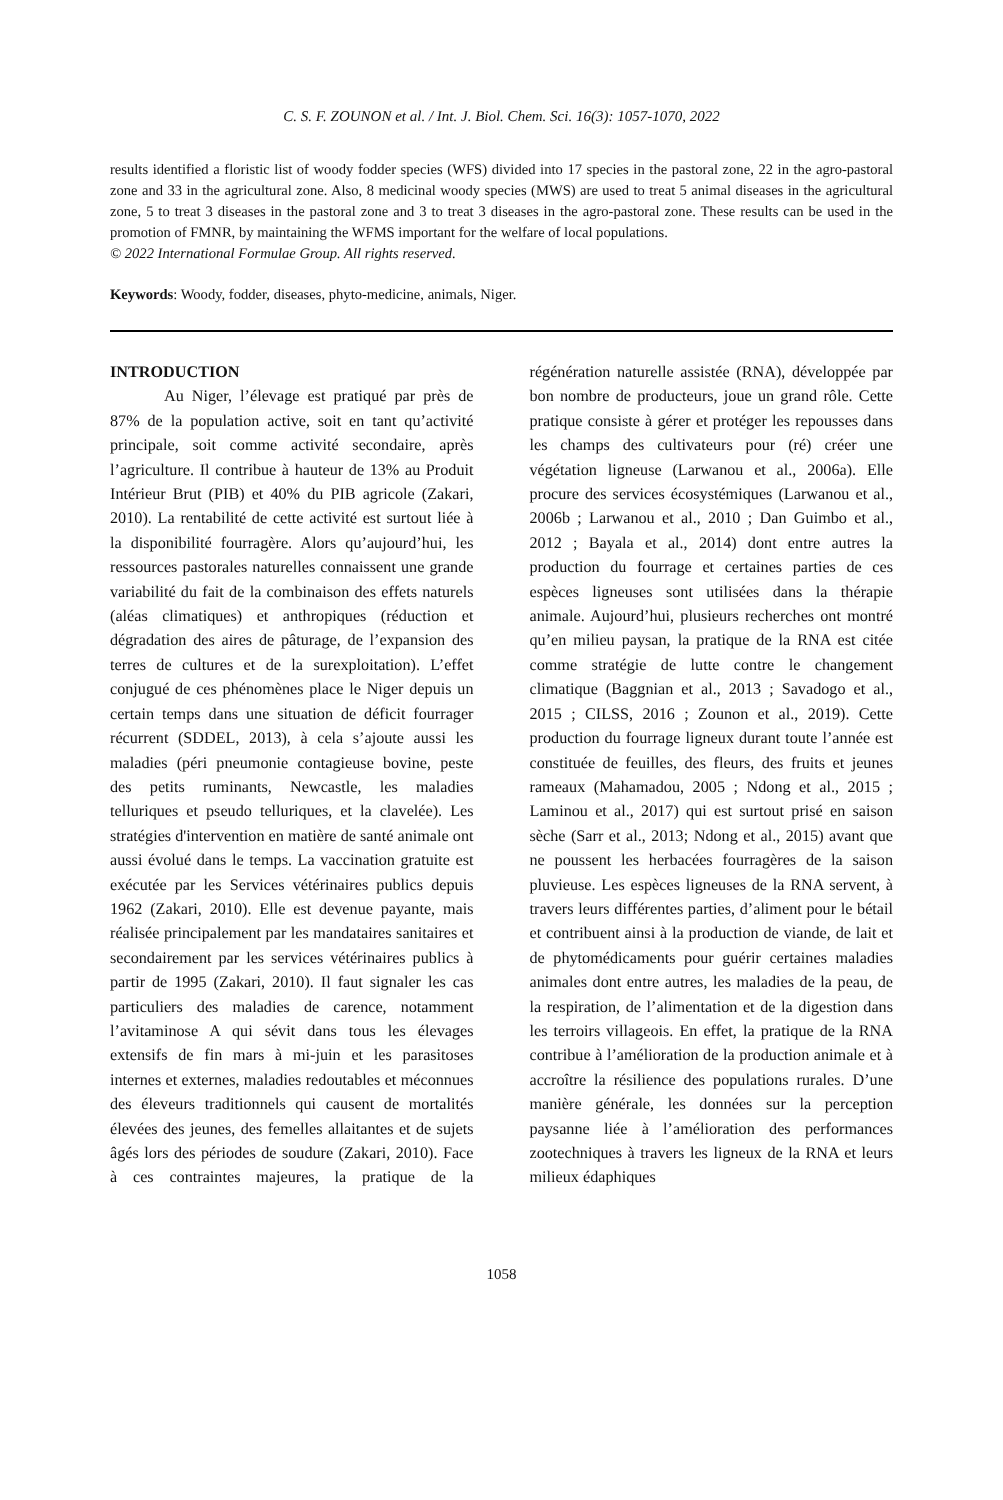C. S. F. ZOUNON et al. / Int. J. Biol. Chem. Sci. 16(3): 1057-1070, 2022
results identified a floristic list of woody fodder species (WFS) divided into 17 species in the pastoral zone, 22 in the agro-pastoral zone and 33 in the agricultural zone. Also, 8 medicinal woody species (MWS) are used to treat 5 animal diseases in the agricultural zone, 5 to treat 3 diseases in the pastoral zone and 3 to treat 3 diseases in the agro-pastoral zone. These results can be used in the promotion of FMNR, by maintaining the WFMS important for the welfare of local populations.
© 2022 International Formulae Group. All rights reserved.
Keywords: Woody, fodder, diseases, phyto-medicine, animals, Niger.
INTRODUCTION
Au Niger, l’élevage est pratiqué par près de 87% de la population active, soit en tant qu’activité principale, soit comme activité secondaire, après l’agriculture. Il contribue à hauteur de 13% au Produit Intérieur Brut (PIB) et 40% du PIB agricole (Zakari, 2010). La rentabilité de cette activité est surtout liée à la disponibilité fourragère. Alors qu’aujourd’hui, les ressources pastorales naturelles connaissent une grande variabilité du fait de la combinaison des effets naturels (aléas climatiques) et anthropiques (réduction et dégradation des aires de pâturage, de l’expansion des terres de cultures et de la surexploitation). L’effet conjugué de ces phénomènes place le Niger depuis un certain temps dans une situation de déficit fourrager récurrent (SDDEL, 2013), à cela s’ajoute aussi les maladies (péri pneumonie contagieuse bovine, peste des petits ruminants, Newcastle, les maladies telluriques et pseudo telluriques, et la clavelée). Les stratégies d'intervention en matière de santé animale ont aussi évolué dans le temps. La vaccination gratuite est exécutée par les Services vétérinaires publics depuis 1962 (Zakari, 2010). Elle est devenue payante, mais réalisée principalement par les mandataires sanitaires et secondairement par les services vétérinaires publics à partir de 1995 (Zakari, 2010). Il faut signaler les cas particuliers des maladies de carence, notamment l’avitaminose A qui sévit dans tous les élevages extensifs de fin mars à mi-juin et les parasitoses internes et externes, maladies redoutables et méconnues des éleveurs traditionnels qui causent de mortalités élevées des jeunes, des femelles allaitantes et de sujets âgés lors des périodes de soudure (Zakari, 2010). Face à ces contraintes majeures, la pratique de la régénération naturelle assistée (RNA), développée par bon nombre de producteurs, joue un grand rôle. Cette pratique consiste à gérer et protéger les repousses dans les champs des cultivateurs pour (ré) créer une végétation ligneuse (Larwanou et al., 2006a). Elle procure des services écosystémiques (Larwanou et al., 2006b ; Larwanou et al., 2010 ; Dan Guimbo et al., 2012 ; Bayala et al., 2014) dont entre autres la production du fourrage et certaines parties de ces espèces ligneuses sont utilisées dans la thérapie animale. Aujourd’hui, plusieurs recherches ont montré qu’en milieu paysan, la pratique de la RNA est citée comme stratégie de lutte contre le changement climatique (Baggnian et al., 2013 ; Savadogo et al., 2015 ; CILSS, 2016 ; Zounon et al., 2019). Cette production du fourrage ligneux durant toute l’année est constituée de feuilles, des fleurs, des fruits et jeunes rameaux (Mahamadou, 2005 ; Ndong et al., 2015 ; Laminou et al., 2017) qui est surtout prisé en saison sèche (Sarr et al., 2013; Ndong et al., 2015) avant que ne poussent les herbacées fourragères de la saison pluvieuse. Les espèces ligneuses de la RNA servent, à travers leurs différentes parties, d’aliment pour le bétail et contribuent ainsi à la production de viande, de lait et de phytomédicaments pour guérir certaines maladies animales dont entre autres, les maladies de la peau, de la respiration, de l’alimentation et de la digestion dans les terroirs villageois. En effet, la pratique de la RNA contribue à l’amélioration de la production animale et à accroître la résilience des populations rurales. D’une manière générale, les données sur la perception paysanne liée à l’amélioration des performances zootechniques à travers les ligneux de la RNA et leurs milieux édaphiques
1058